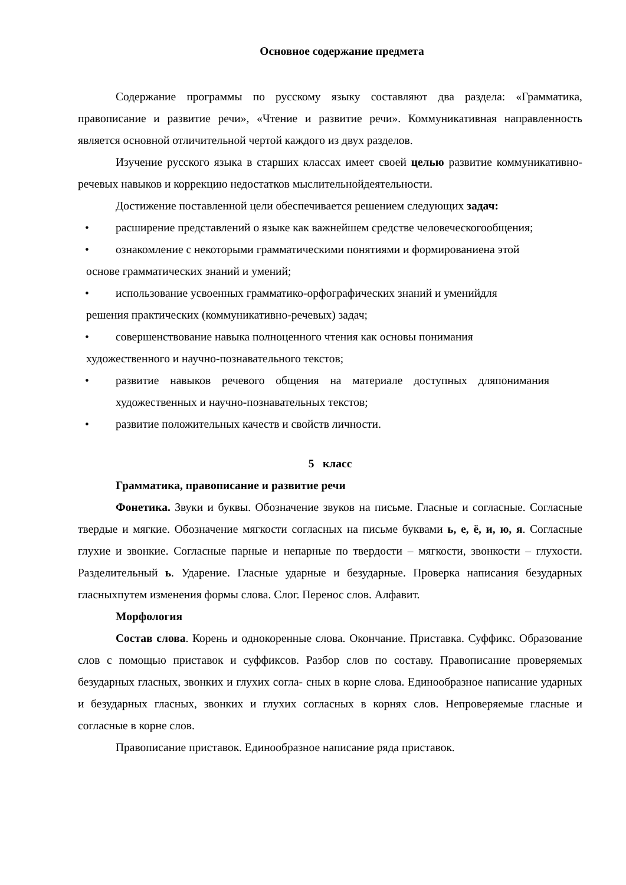Основное содержание предмета
Содержание программы по русскому языку составляют два раздела: «Грамматика, правописание и развитие речи», «Чтение и развитие речи». Коммуникативная направленность является основной отличительной чертой каждого из двух разделов.
Изучение русского языка в старших классах имеет своей целью развитие коммуникативно-речевых навыков и коррекцию недостатков мыслительнойдеятельности.
Достижение поставленной цели обеспечивается решением следующих задач:
• расширение представлений о языке как важнейшем средстве человеческогообщения;
• ознакомление с некоторыми грамматическими понятиями и формированиена этой
основе грамматических знаний и умений;
• использование усвоенных грамматико-орфографических знаний и уменийдля
решения практических (коммуникативно-речевых) задач;
• совершенствование навыка полноценного чтения как основы понимания
художественного и научно-познавательного текстов;
• развитие навыков речевого общения на материале доступных дляпонимания художественных и научно-познавательных текстов;
• развитие положительных качеств и свойств личности.
5 класс
Грамматика, правописание и развитие речи
Фонетика. Звуки и буквы. Обозначение звуков на письме. Гласные и согласные. Согласные твердые и мягкие. Обозначение мягкости согласных на письме буквами ь, е, ё, и, ю, я. Согласные глухие и звонкие. Согласные парные и непарные по твердости – мягкости, звонкости – глухости. Разделительный ь. Ударение. Гласные ударные и безударные. Проверка написания безударных гласныхпутем изменения формы слова. Слог. Перенос слов. Алфавит.
Морфология
Состав слова. Корень и однокоренные слова. Окончание. Приставка. Суффикс. Образование слов с помощью приставок и суффиксов. Разбор слов по составу. Правописание проверяемых безударных гласных, звонких и глухих согла- сных в корне слова. Единообразное написание ударных и безударных гласных, звонких и глухих согласных в корнях слов. Непроверяемые гласные и согласные в корне слов.
Правописание приставок. Единообразное написание ряда приставок.